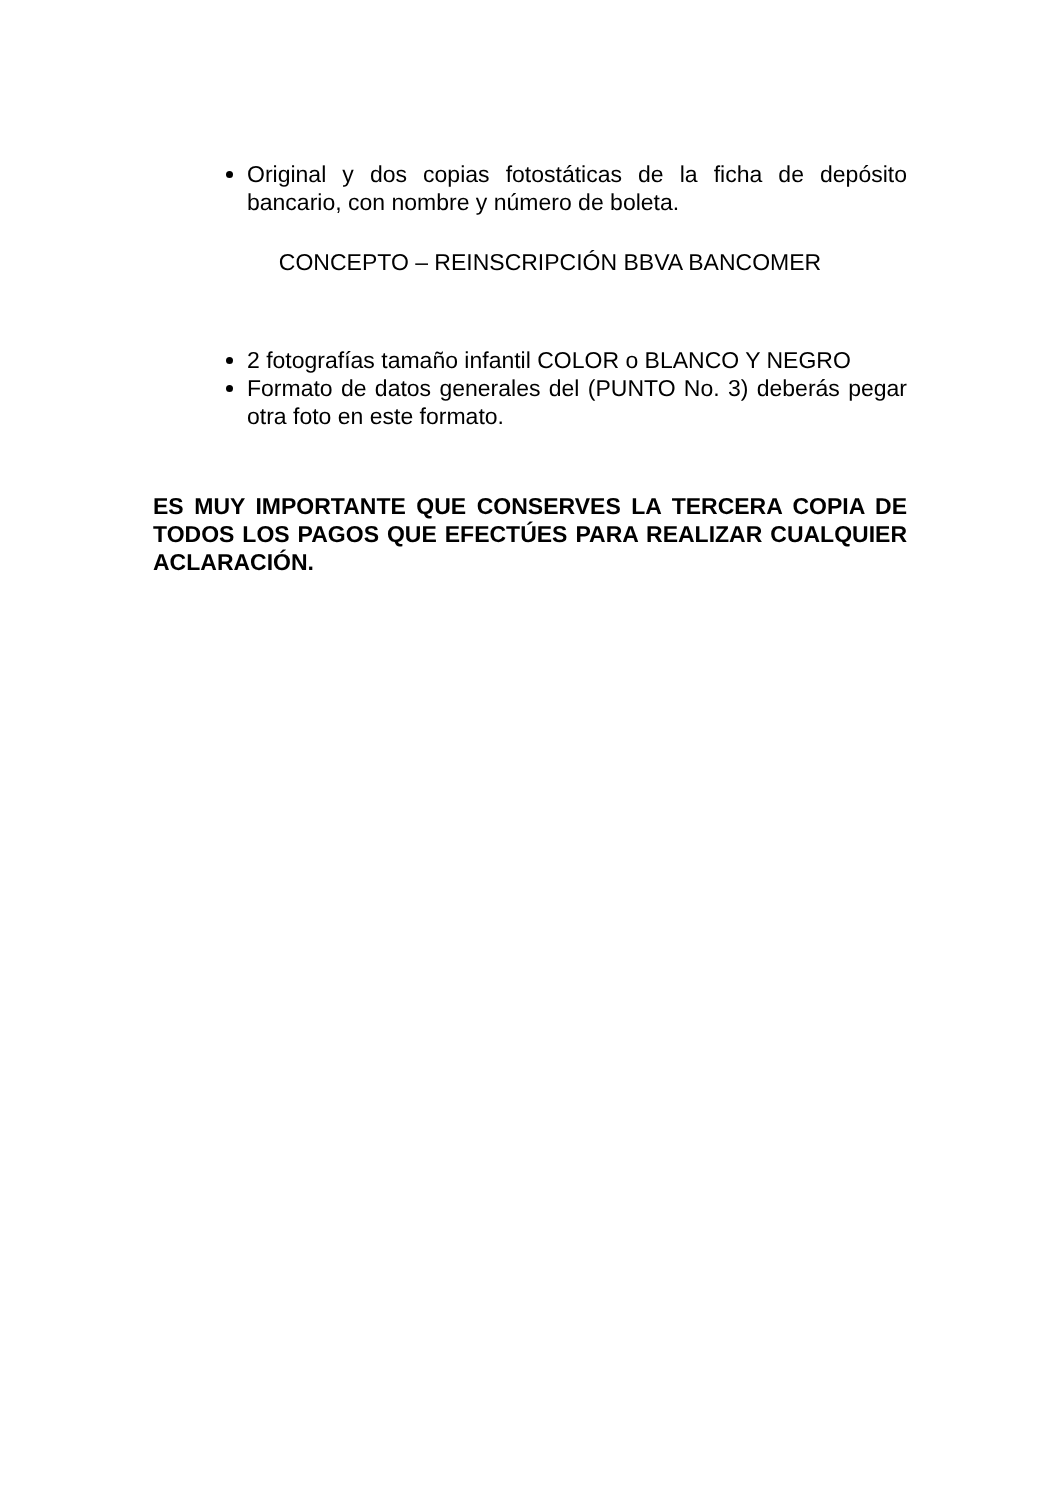Original y dos copias fotostáticas de la ficha de depósito bancario, con nombre y número de boleta.
CONCEPTO – REINSCRIPCIÓN BBVA BANCOMER
2 fotografías tamaño infantil COLOR o BLANCO Y NEGRO
Formato de datos generales del (PUNTO No. 3) deberás pegar otra foto en este formato.
ES MUY IMPORTANTE QUE CONSERVES LA TERCERA COPIA DE TODOS LOS PAGOS QUE EFECTÚES PARA REALIZAR CUALQUIER ACLARACIÓN.